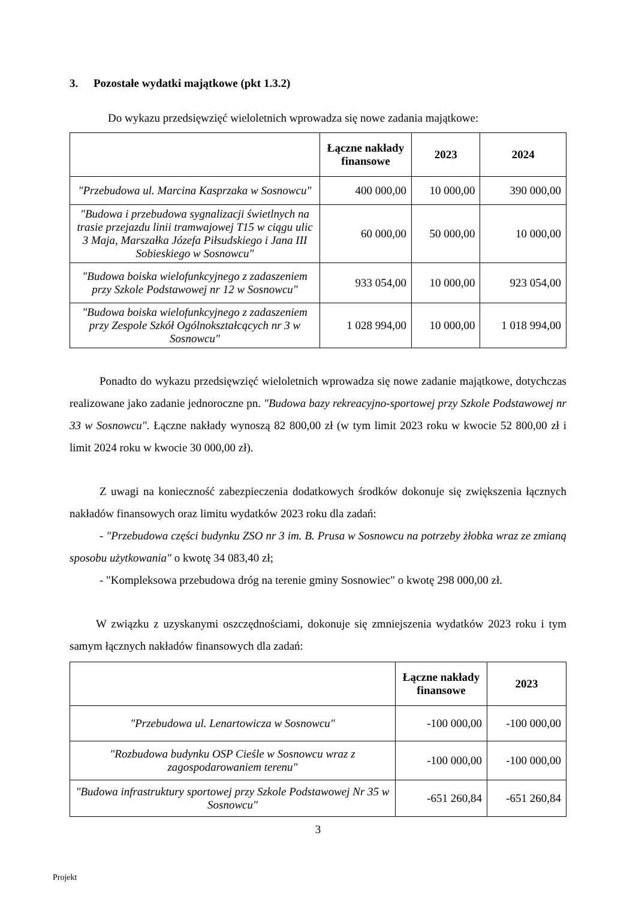3. Pozostałe wydatki majątkowe (pkt 1.3.2)
Do wykazu przedsięwzięć wieloletnich wprowadza się nowe zadania majątkowe:
| | Łączne nakłady finansowe | 2023 | 2024 |
| --- | --- | --- | --- |
| "Przebudowa ul. Marcina Kasprzaka w Sosnowcu" | 400 000,00 | 10 000,00 | 390 000,00 |
| "Budowa i przebudowa sygnalizacji świetlnych na trasie przejazdu linii tramwajowej T15 w ciągu ulic 3 Maja, Marszałka Józefa Piłsudskiego i Jana III Sobieskiego w Sosnowcu" | 60 000,00 | 50 000,00 | 10 000,00 |
| "Budowa boiska wielofunkcyjnego z zadaszeniem przy Szkole Podstawowej nr 12 w Sosnowcu" | 933 054,00 | 10 000,00 | 923 054,00 |
| "Budowa boiska wielofunkcyjnego z zadaszeniem przy Zespole Szkół Ogólnokształcących nr 3 w Sosnowcu" | 1 028 994,00 | 10 000,00 | 1 018 994,00 |
Ponadto do wykazu przedsięwzięć wieloletnich wprowadza się nowe zadanie majątkowe, dotychczas realizowane jako zadanie jednoroczne pn. "Budowa bazy rekreacyjno-sportowej przy Szkole Podstawowej nr 33 w Sosnowcu". Łączne nakłady wynoszą 82 800,00 zł (w tym limit 2023 roku w kwocie 52 800,00 zł i limit 2024 roku w kwocie 30 000,00 zł).
Z uwagi na konieczność zabezpieczenia dodatkowych środków dokonuje się zwiększenia łącznych nakładów finansowych oraz limitu wydatków 2023 roku dla zadań:
- "Przebudowa części budynku ZSO nr 3 im. B. Prusa w Sosnowcu na potrzeby żłobka wraz ze zmianą sposobu użytkowania" o kwotę 34 083,40 zł;
- "Kompleksowa przebudowa dróg na terenie gminy Sosnowiec" o kwotę 298 000,00 zł.
W związku z uzyskanymi oszczędnościami, dokonuje się zmniejszenia wydatków 2023 roku i tym samym łącznych nakładów finansowych dla zadań:
| | Łączne nakłady finansowe | 2023 |
| --- | --- | --- |
| "Przebudowa ul. Lenartowicza w Sosnowcu" | -100 000,00 | -100 000,00 |
| "Rozbudowa budynku OSP Cieśle w Sosnowcu wraz z zagospodarowaniem terenu" | -100 000,00 | -100 000,00 |
| "Budowa infrastruktury sportowej przy Szkole Podstawowej Nr 35 w Sosnowcu" | -651 260,84 | -651 260,84 |
3
Projekt